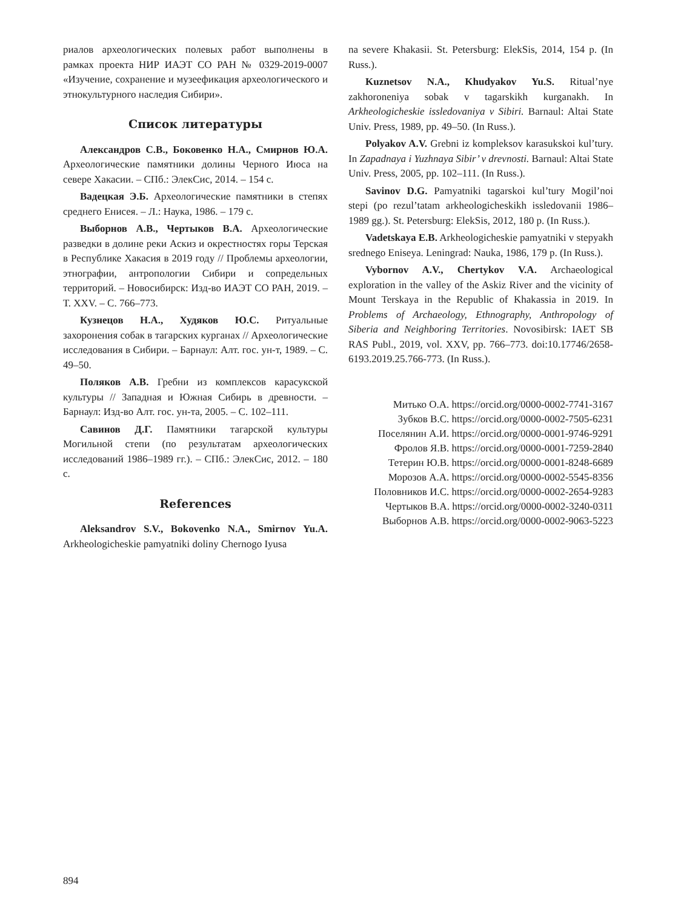риалов археологических полевых работ выполнены в рамках проекта НИР ИАЭТ СО РАН № 0329-2019-0007 «Изучение, сохранение и музеефикация археологического и этнокультурного наследия Сибири».
Список литературы
Александров С.В., Боковенко Н.А., Смирнов Ю.А. Археологические памятники долины Черного Июса на севере Хакасии. – СПб.: ЭлекСис, 2014. – 154 с.
Вадецкая Э.Б. Археологические памятники в степях среднего Енисея. – Л.: Наука, 1986. – 179 с.
Выборнов А.В., Чертыков В.А. Археологические разведки в долине реки Аскиз и окрестностях горы Терская в Республике Хакасия в 2019 году // Проблемы археологии, этнографии, антропологии Сибири и сопредельных территорий. – Новосибирск: Изд-во ИАЭТ СО РАН, 2019. – Т. XXV. – С. 766–773.
Кузнецов Н.А., Худяков Ю.С. Ритуальные захоронения собак в тагарских курганах // Археологические исследования в Сибири. – Барнаул: Алт. гос. ун-т, 1989. – С. 49–50.
Поляков А.В. Гребни из комплексов карасукской культуры // Западная и Южная Сибирь в древности. – Барнаул: Изд-во Алт. гос. ун-та, 2005. – С. 102–111.
Савинов Д.Г. Памятники тагарской культуры Могильной степи (по результатам археологических исследований 1986–1989 гг.). – СПб.: ЭлекСис, 2012. – 180 с.
References
Aleksandrov S.V., Bokovenko N.A., Smirnov Yu.A. Arkheologicheskie pamyatniki doliny Chernogo Iyusa
na severe Khakasii. St. Petersburg: ElekSis, 2014, 154 p. (In Russ.).
Kuznetsov N.A., Khudyakov Yu.S. Ritual’nye zakhoroneniya sobak v tagarskikh kurganakh. In Arkheologicheskie issledovaniya v Sibiri. Barnaul: Altai State Univ. Press, 1989, pp. 49–50. (In Russ.).
Polyakov A.V. Grebni iz kompleksov karasukskoi kul’tury. In Zapadnaya i Yuzhnaya Sibir’ v drevnosti. Barnaul: Altai State Univ. Press, 2005, pp. 102–111. (In Russ.).
Savinov D.G. Pamyatniki tagarskoi kul’tury Mogil’noi stepi (po rezul’tatam arkheologicheskikh issledovanii 1986–1989 gg.). St. Petersburg: ElekSis, 2012, 180 p. (In Russ.).
Vadetskaya E.B. Arkheologicheskie pamyatniki v stepyakh srednego Eniseya. Leningrad: Nauka, 1986, 179 p. (In Russ.).
Vybornov A.V., Chertykov V.A. Archaeological exploration in the valley of the Askiz River and the vicinity of Mount Terskaya in the Republic of Khakassia in 2019. In Problems of Archaeology, Ethnography, Anthropology of Siberia and Neighboring Territories. Novosibirsk: IAET SB RAS Publ., 2019, vol. XXV, pp. 766–773. doi:10.17746/2658-6193.2019.25.766-773. (In Russ.).
Митько О.А. https://orcid.org/0000-0002-7741-3167
Зубков В.С. https://orcid.org/0000-0002-7505-6231
Поселянин А.И. https://orcid.org/0000-0001-9746-9291
Фролов Я.В. https://orcid.org/0000-0001-7259-2840
Тетерин Ю.В. https://orcid.org/0000-0001-8248-6689
Морозов А.А. https://orcid.org/0000-0002-5545-8356
Половников И.С. https://orcid.org/0000-0002-2654-9283
Чертыков В.А. https://orcid.org/0000-0002-3240-0311
Выборнов А.В. https://orcid.org/0000-0002-9063-5223
894